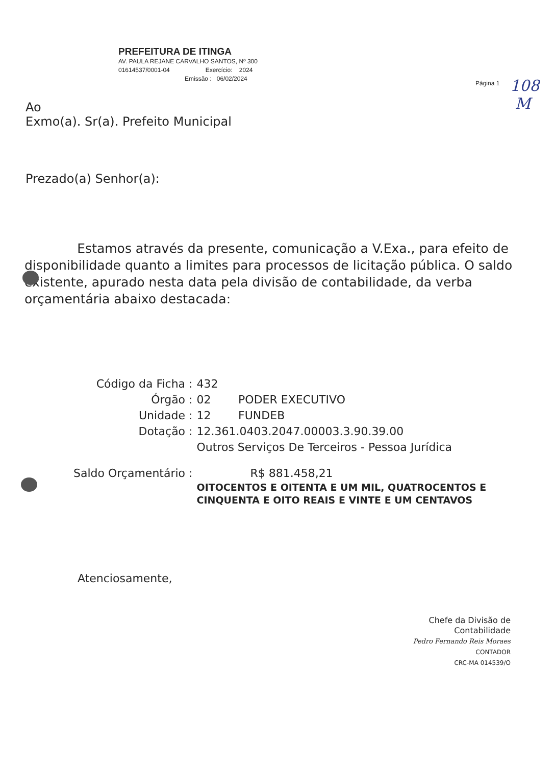PREFEITURA DE ITINGA
AV. PAULA REJANE CARVALHO SANTOS, Nº 300
01614537/0001-04 Exercício: 2024
Emissão : 06/02/2024
Página 1
108
M
Ao
Exmo(a). Sr(a). Prefeito Municipal
Prezado(a) Senhor(a):
Estamos através da presente, comunicação a V.Exa., para efeito de disponibilidade quanto a limites para processos de licitação pública. O saldo existente, apurado nesta data pela divisão de contabilidade, da verba orçamentária abaixo destacada:
| Código da Ficha : | 432 | |
| Órgão : | 02 | PODER EXECUTIVO |
| Unidade : | 12 | FUNDEB |
| Dotação : | 12.361.0403.2047.00003.3.90.39.00 Outros Serviços De Terceiros - Pessoa Jurídica | |
| Saldo Orçamentário : | R$ 881.458,21 OITOCENTOS E OITENTA E UM MIL, QUATROCENTOS E CINQUENTA E OITO REAIS E VINTE E UM CENTAVOS | |
Atenciosamente,
Chefe da Divisão de Contabilidade
Pedro Fernando Reis Moraes
CONTADOR
CRC-MA 014539/O